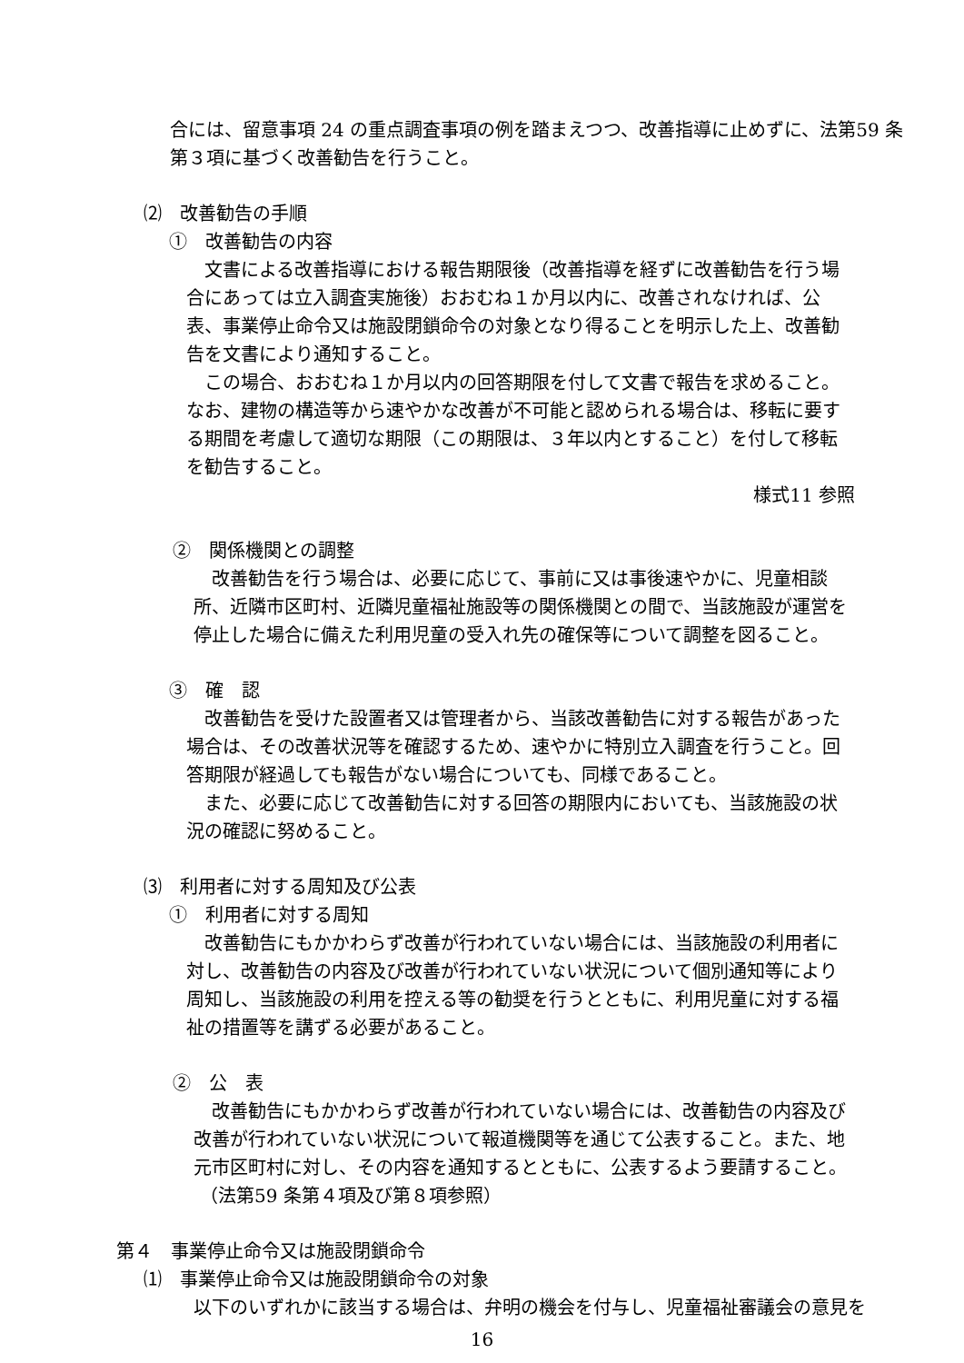合には、留意事項 24 の重点調査事項の例を踏まえつつ、改善指導に止めずに、法第59 条第３項に基づく改善勧告を行うこと。
⑵　改善勧告の手順
①　改善勧告の内容
文書による改善指導における報告期限後（改善指導を経ずに改善勧告を行う場合にあっては立入調査実施後）おおむね１か月以内に、改善されなければ、公表、事業停止命令又は施設閉鎖命令の対象となり得ることを明示した上、改善勧告を文書により通知すること。
この場合、おおむね１か月以内の回答期限を付して文書で報告を求めること。なお、建物の構造等から速やかな改善が不可能と認められる場合は、移転に要する期間を考慮して適切な期限（この期限は、３年以内とすること）を付して移転を勧告すること。
様式11 参照
②　関係機関との調整
改善勧告を行う場合は、必要に応じて、事前に又は事後速やかに、児童相談所、近隣市区町村、近隣児童福祉施設等の関係機関との間で、当該施設が運営を停止した場合に備えた利用児童の受入れ先の確保等について調整を図ること。
③　確　認
改善勧告を受けた設置者又は管理者から、当該改善勧告に対する報告があった場合は、その改善状況等を確認するため、速やかに特別立入調査を行うこと。回答期限が経過しても報告がない場合についても、同様であること。
また、必要に応じて改善勧告に対する回答の期限内においても、当該施設の状況の確認に努めること。
⑶　利用者に対する周知及び公表
①　利用者に対する周知
改善勧告にもかかわらず改善が行われていない場合には、当該施設の利用者に対し、改善勧告の内容及び改善が行われていない状況について個別通知等により周知し、当該施設の利用を控える等の勧奨を行うとともに、利用児童に対する福祉の措置等を講ずる必要があること。
②　公　表
改善勧告にもかかわらず改善が行われていない場合には、改善勧告の内容及び改善が行われていない状況について報道機関等を通じて公表すること。また、地元市区町村に対し、その内容を通知するとともに、公表するよう要請すること。
（法第59 条第４項及び第８項参照）
第４　事業停止命令又は施設閉鎖命令
⑴　事業停止命令又は施設閉鎖命令の対象
以下のいずれかに該当する場合は、弁明の機会を付与し、児童福祉審議会の意見を
16